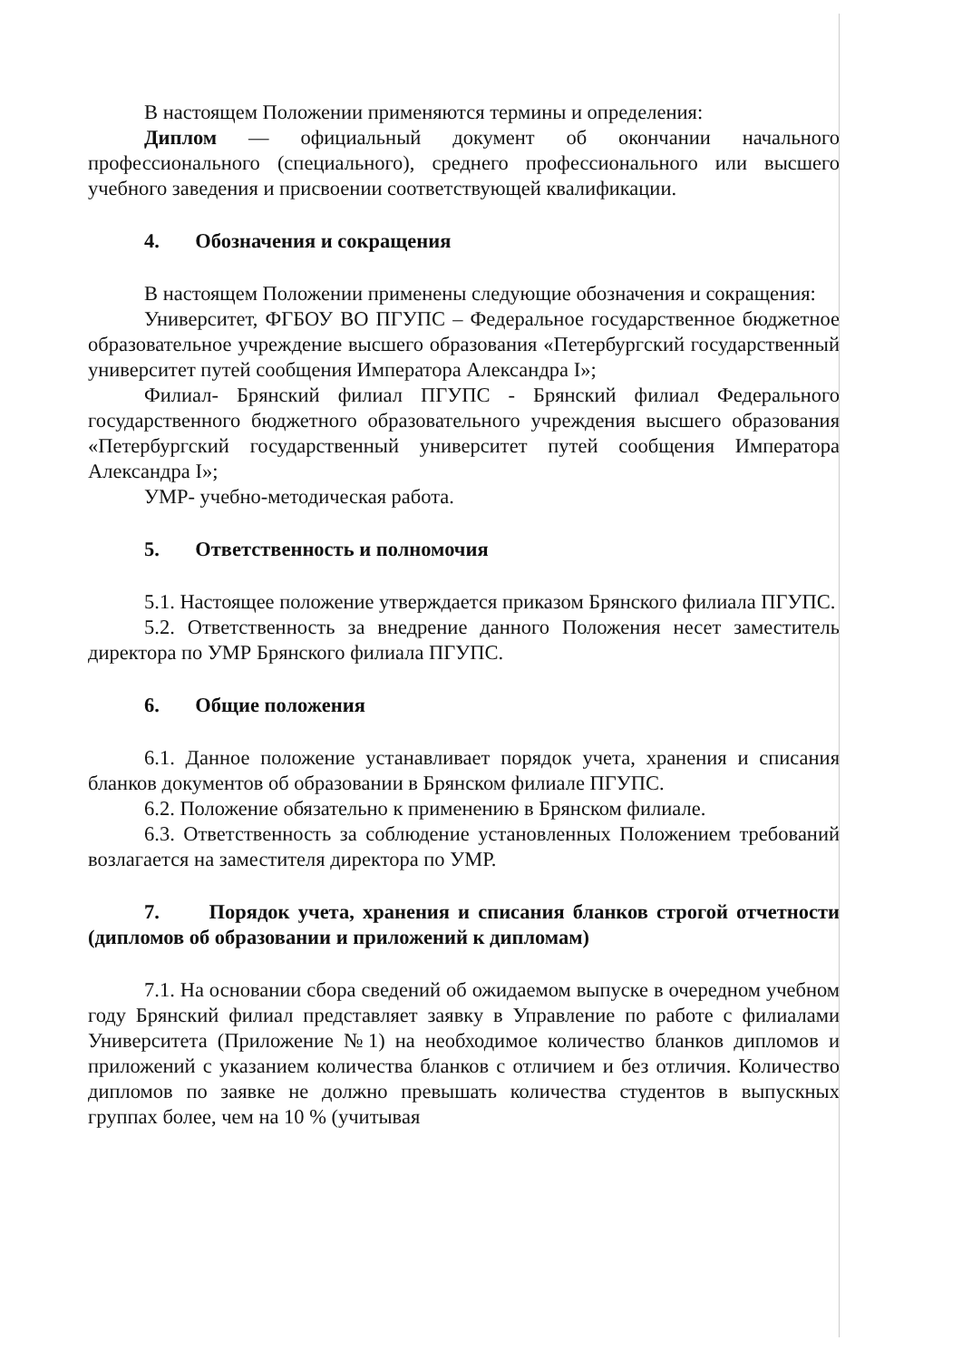В настоящем Положении применяются термины и определения:
Диплом — официальный документ об окончании начального профессионального (специального), среднего профессионального или высшего учебного заведения и присвоении соответствующей квалификации.
4. Обозначения и сокращения
В настоящем Положении применены следующие обозначения и сокращения:
Университет, ФГБОУ ВО ПГУПС – Федеральное государственное бюджетное образовательное учреждение высшего образования «Петербургский государственный университет путей сообщения Императора Александра I»;
Филиал- Брянский филиал ПГУПС - Брянский филиал Федерального государственного бюджетного образовательного учреждения высшего образования «Петербургский государственный университет путей сообщения Императора Александра I»;
УМР- учебно-методическая работа.
5. Ответственность и полномочия
5.1. Настоящее положение утверждается приказом Брянского филиала ПГУПС.
5.2. Ответственность за внедрение данного Положения несет заместитель директора по УМР Брянского филиала ПГУПС.
6. Общие положения
6.1. Данное положение устанавливает порядок учета, хранения и списания бланков документов об образовании в Брянском филиале ПГУПС.
6.2. Положение обязательно к применению в Брянском филиале.
6.3. Ответственность за соблюдение установленных Положением требований возлагается на заместителя директора по УМР.
7. Порядок учета, хранения и списания бланков строгой отчетности (дипломов об образовании и приложений к дипломам)
7.1. На основании сбора сведений об ожидаемом выпуске в очередном учебном году Брянский филиал представляет заявку в Управление по работе с филиалами Университета (Приложение №1) на необходимое количество бланков дипломов и приложений с указанием количества бланков с отличием и без отличия. Количество дипломов по заявке не должно превышать количества студентов в выпускных группах более, чем на 10 % (учитывая